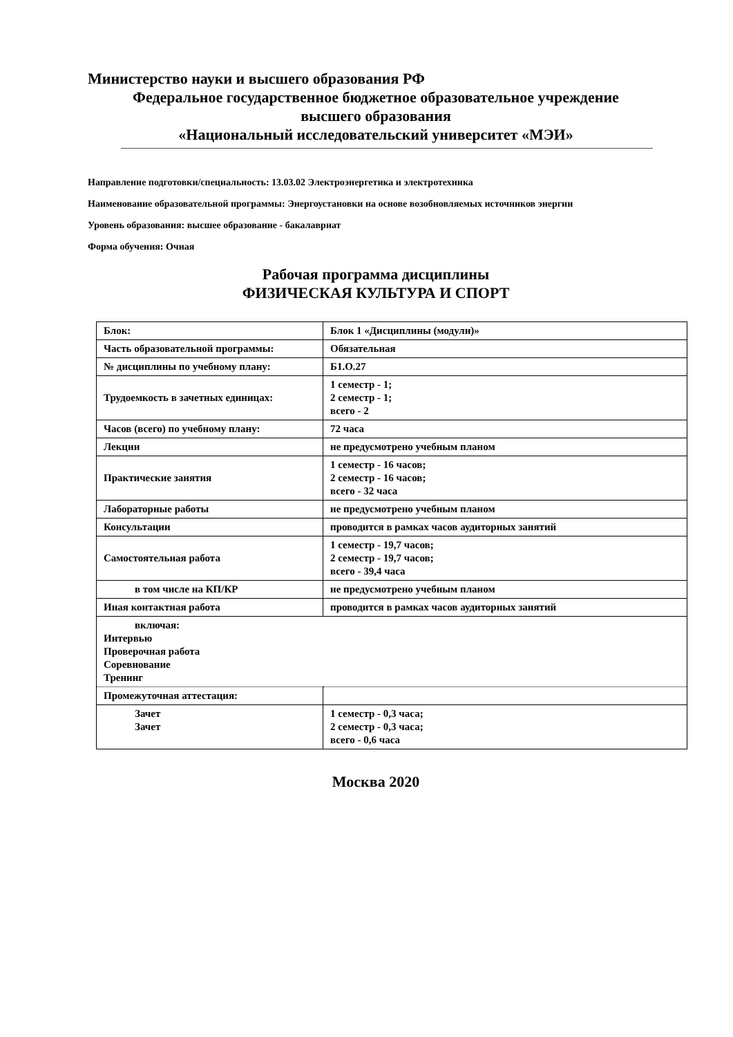Министерство науки и высшего образования РФ
Федеральное государственное бюджетное образовательное учреждение
высшего образования
«Национальный исследовательский университет «МЭИ»
Направление подготовки/специальность: 13.03.02 Электроэнергетика и электротехника
Наименование образовательной программы: Энергоустановки на основе возобновляемых источников энергии
Уровень образования: высшее образование - бакалавриат
Форма обучения: Очная
Рабочая программа дисциплины
ФИЗИЧЕСКАЯ КУЛЬТУРА И СПОРТ
| Блок: | Блок 1 «Дисциплины (модули)» |
| Часть образовательной программы: | Обязательная |
| № дисциплины по учебному плану: | Б1.О.27 |
| Трудоемкость в зачетных единицах: | 1 семестр - 1; 2 семестр - 1; всего - 2 |
| Часов (всего) по учебному плану: | 72 часа |
| Лекции | не предусмотрено учебным планом |
| Практические занятия | 1 семестр - 16 часов; 2 семестр - 16 часов; всего - 32 часа |
| Лабораторные работы | не предусмотрено учебным планом |
| Консультации | проводится в рамках часов аудиторных занятий |
| Самостоятельная работа | 1 семестр - 19,7 часов; 2 семестр - 19,7 часов; всего - 39,4 часа |
| в том числе на КП/КР | не предусмотрено учебным планом |
| Иная контактная работа | проводится в рамках часов аудиторных занятий |
| включая: Интервью Проверочная работа Соревнование Тренинг | |
| Промежуточная аттестация: | |
| Зачет Зачет | 1 семестр - 0,3 часа; 2 семестр - 0,3 часа; всего - 0,6 часа |
Москва 2020